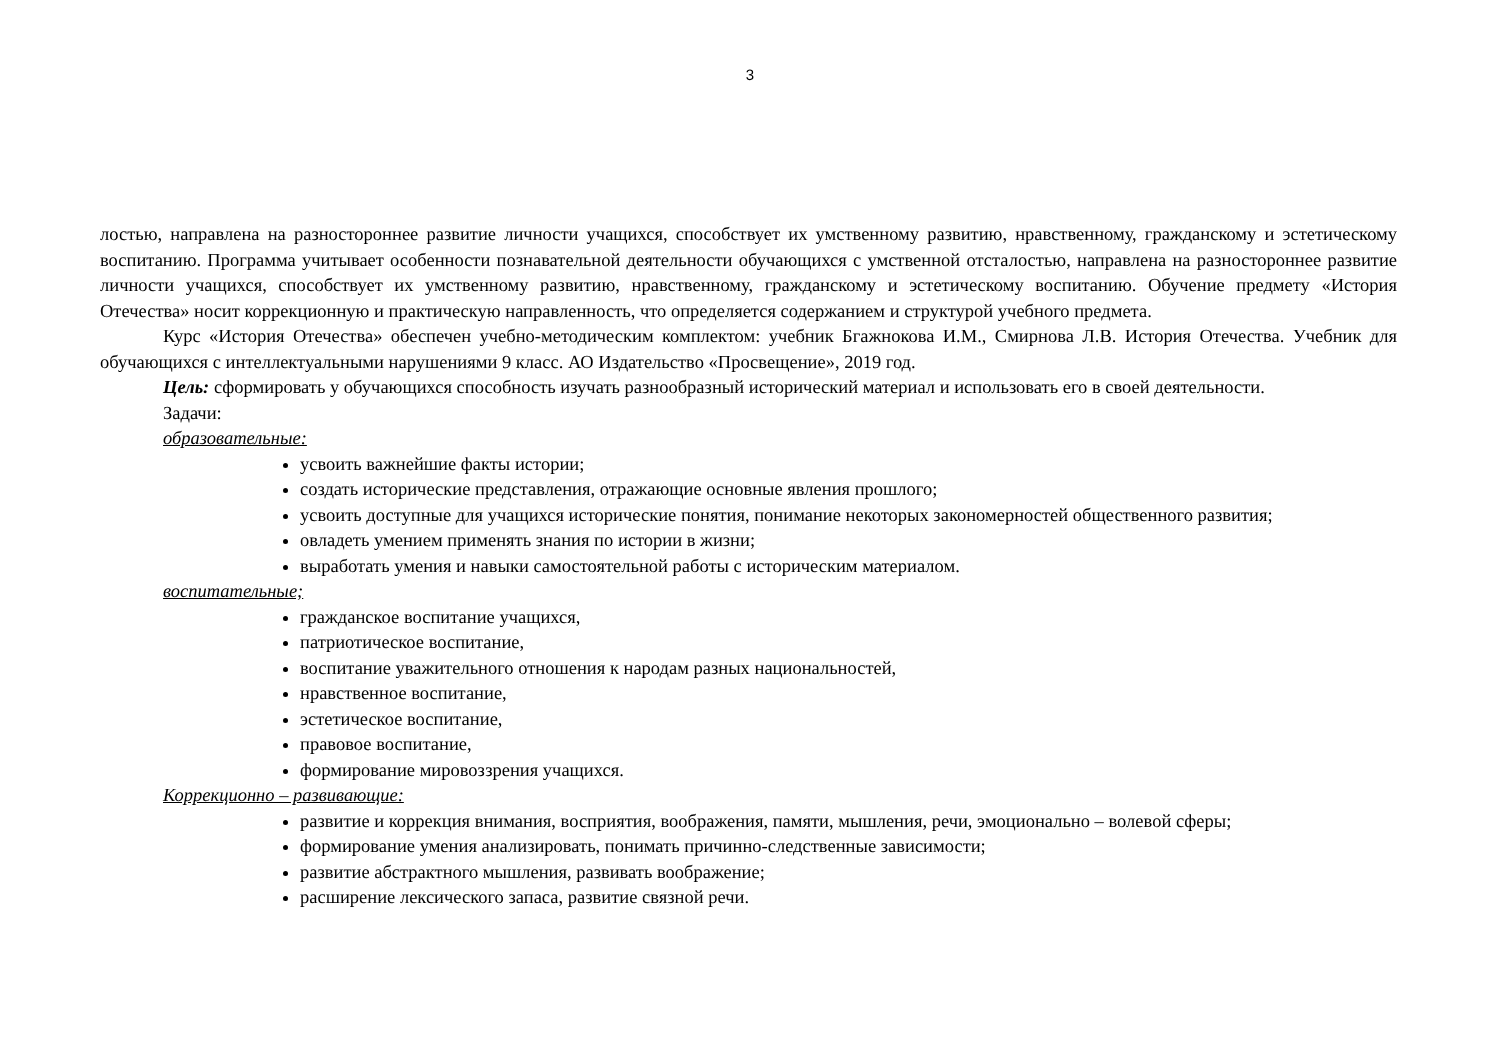3
лостью, направлена на разностороннее развитие личности учащихся, способствует их умственному развитию, нравственному, гражданскому и эстетическому воспитанию. Программа учитывает особенности познавательной деятельности обучающихся с умственной отсталостью, направлена на разностороннее развитие личности учащихся, способствует их умственному развитию, нравственному, гражданскому и эстетическому воспитанию. Обучение предмету «История Отечества» носит коррекционную и практическую направленность, что определяется содержанием и структурой учебного предмета.
Курс «История Отечества» обеспечен учебно-методическим комплектом: учебник Бгажнокова И.М., Смирнова Л.В. История Отечества. Учебник для обучающихся с интеллектуальными нарушениями 9 класс. АО Издательство «Просвещение», 2019 год.
Цель: сформировать у обучающихся способность изучать разнообразный исторический материал и использовать его в своей деятельности.
Задачи:
образовательные:
усвоить важнейшие факты истории;
создать исторические представления, отражающие основные явления прошлого;
усвоить доступные для учащихся исторические понятия, понимание некоторых закономерностей общественного развития;
овладеть умением применять знания по истории в жизни;
выработать умения и навыки самостоятельной работы с историческим материалом.
воспитательные;
гражданское воспитание учащихся,
патриотическое воспитание,
воспитание уважительного отношения к народам разных национальностей,
нравственное воспитание,
эстетическое воспитание,
правовое воспитание,
формирование мировоззрения учащихся.
Коррекционно – развивающие:
развитие и коррекция внимания, восприятия, воображения, памяти, мышления, речи, эмоционально – волевой сферы;
формирование умения анализировать, понимать причинно-следственные зависимости;
развитие абстрактного мышления, развивать воображение;
расширение лексического запаса, развитие связной речи.